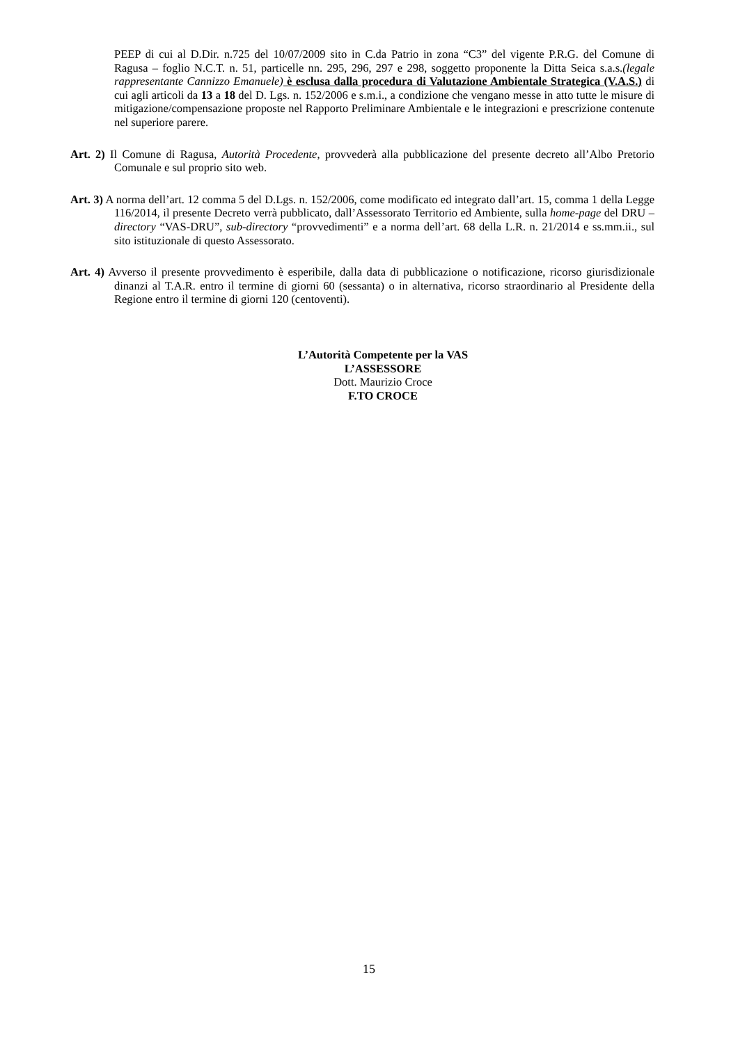PEEP di cui al D.Dir. n.725 del 10/07/2009 sito in C.da Patrio in zona “C3” del vigente P.R.G. del Comune di Ragusa – foglio N.C.T. n. 51, particelle nn. 295, 296, 297 e 298, soggetto proponente la Ditta Seica s.a.s.(legale rappresentante Cannizzo Emanuele) è esclusa dalla procedura di Valutazione Ambientale Strategica (V.A.S.) di cui agli articoli da 13 a 18 del D. Lgs. n. 152/2006 e s.m.i., a condizione che vengano messe in atto tutte le misure di mitigazione/compensazione proposte nel Rapporto Preliminare Ambientale e le integrazioni e prescrizione contenute nel superiore parere.
Art. 2) Il Comune di Ragusa, Autorità Procedente, provvederà alla pubblicazione del presente decreto all’Albo Pretorio Comunale e sul proprio sito web.
Art. 3) A norma dell’art. 12 comma 5 del D.Lgs. n. 152/2006, come modificato ed integrato dall’art. 15, comma 1 della Legge 116/2014, il presente Decreto verrà pubblicato, dall’Assessorato Territorio ed Ambiente, sulla home-page del DRU – directory “VAS-DRU”, sub-directory “provvedimenti” e a norma dell’art. 68 della L.R. n. 21/2014 e ss.mm.ii., sul sito istituzionale di questo Assessorato.
Art. 4) Avverso il presente provvedimento è esperibile, dalla data di pubblicazione o notificazione, ricorso giurisdizionale dinanzi al T.A.R. entro il termine di giorni 60 (sessanta) o in alternativa, ricorso straordinario al Presidente della Regione entro il termine di giorni 120 (centoventi).
L’Autorità Competente per la VAS
L’ASSESSORE
Dott. Maurizio Croce
F.TO CROCE
15